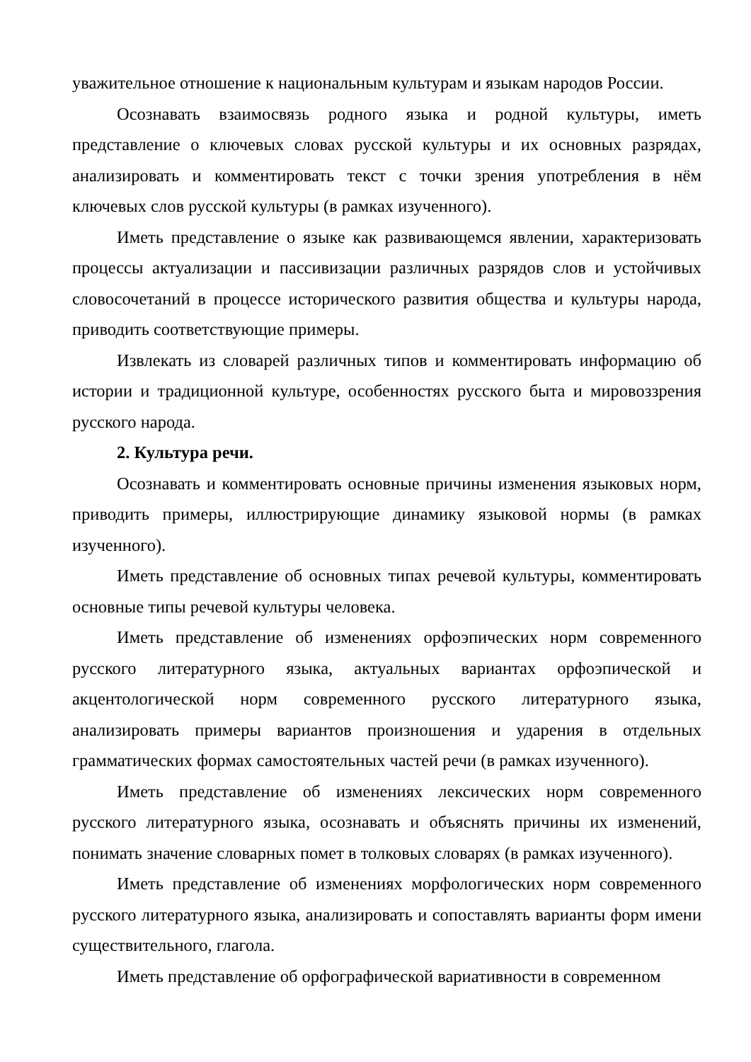уважительное отношение к национальным культурам и языкам народов России.
Осознавать взаимосвязь родного языка и родной культуры, иметь представление о ключевых словах русской культуры и их основных разрядах, анализировать и комментировать текст с точки зрения употребления в нём ключевых слов русской культуры (в рамках изученного).
Иметь представление о языке как развивающемся явлении, характеризовать процессы актуализации и пассивизации различных разрядов слов и устойчивых словосочетаний в процессе исторического развития общества и культуры народа, приводить соответствующие примеры.
Извлекать из словарей различных типов и комментировать информацию об истории и традиционной культуре, особенностях русского быта и мировоззрения русского народа.
2. Культура речи.
Осознавать и комментировать основные причины изменения языковых норм, приводить примеры, иллюстрирующие динамику языковой нормы (в рамках изученного).
Иметь представление об основных типах речевой культуры, комментировать основные типы речевой культуры человека.
Иметь представление об изменениях орфоэпических норм современного русского литературного языка, актуальных вариантах орфоэпической и акцентологической норм современного русского литературного языка, анализировать примеры вариантов произношения и ударения в отдельных грамматических формах самостоятельных частей речи (в рамках изученного).
Иметь представление об изменениях лексических норм современного русского литературного языка, осознавать и объяснять причины их изменений, понимать значение словарных помет в толковых словарях (в рамках изученного).
Иметь представление об изменениях морфологических норм современного русского литературного языка, анализировать и сопоставлять варианты форм имени существительного, глагола.
Иметь представление об орфографической вариативности в современном